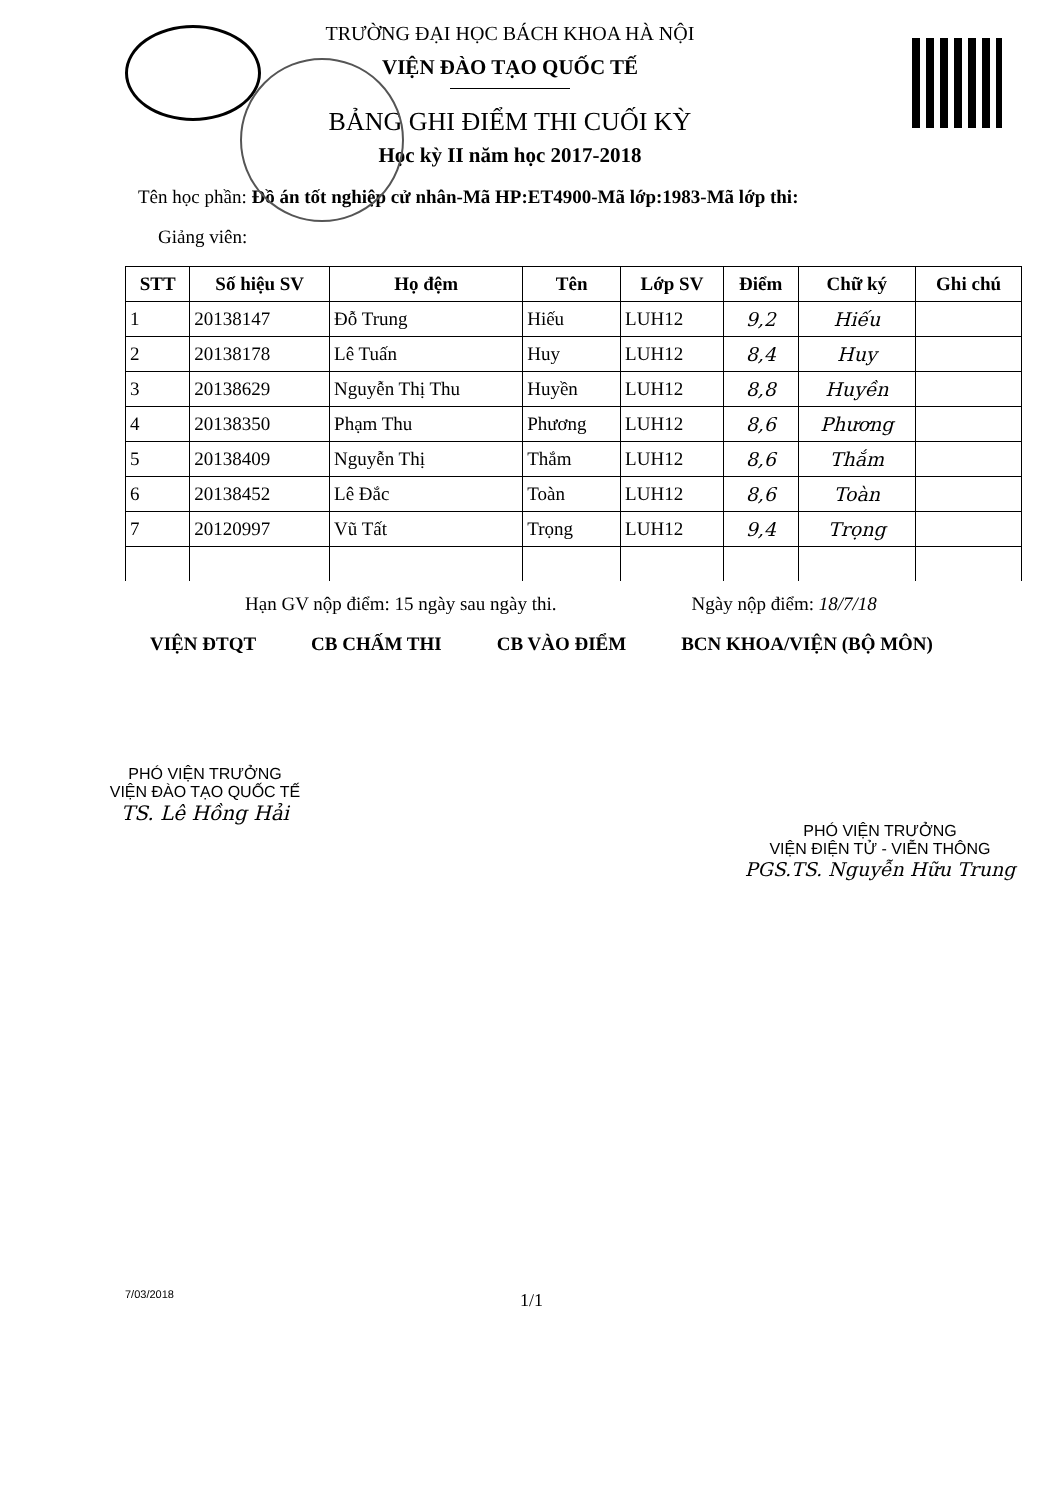TRƯỜNG ĐẠI HỌC BÁCH KHOA HÀ NỘI
VIỆN ĐÀO TẠO QUỐC TẾ
BẢNG GHI ĐIỂM THI CUỐI KỲ
Học kỳ II năm học 2017-2018
Tên học phần: Đồ án tốt nghiệp cử nhân-Mã HP:ET4900-Mã lớp:1983-Mã lớp thi:
Giảng viên:
| STT | Số hiệu SV | Họ đệm | Tên | Lớp SV | Điểm | Chữ ký | Ghi chú |
| --- | --- | --- | --- | --- | --- | --- | --- |
| 1 | 20138147 | Đỗ Trung | Hiếu | LUH12 | 9,2 | Hiếu | |
| 2 | 20138178 | Lê Tuấn | Huy | LUH12 | 8,4 | Huy | |
| 3 | 20138629 | Nguyễn Thị Thu | Huyền | LUH12 | 8,8 | Huyền | |
| 4 | 20138350 | Phạm Thu | Phương | LUH12 | 8,6 | Phương | |
| 5 | 20138409 | Nguyễn Thị | Thắm | LUH12 | 8,6 | Thắm | |
| 6 | 20138452 | Lê Đắc | Toàn | LUH12 | 8,6 | Toàn | |
| 7 | 20120997 | Vũ Tất | Trọng | LUH12 | 9,4 | Trọng | |
Hạn GV nộp điểm: 15 ngày sau ngày thi. Ngày nộp điểm: 18/7/18
VIỆN ĐTQT CB CHẤM THI CB VÀO ĐIỂM BCN KHOA/VIỆN (BỘ MÔN)
PHÓ VIỆN TRƯỞNG
VIỆN ĐÀO TẠO QUỐC TẾ
TS. Lê Hồng Hải
PHÓ VIỆN TRƯỞNG
VIỆN ĐIỆN TỬ - VIỄN THÔNG
PGS.TS. Nguyễn Hữu Trung
7/03/2018 1/1